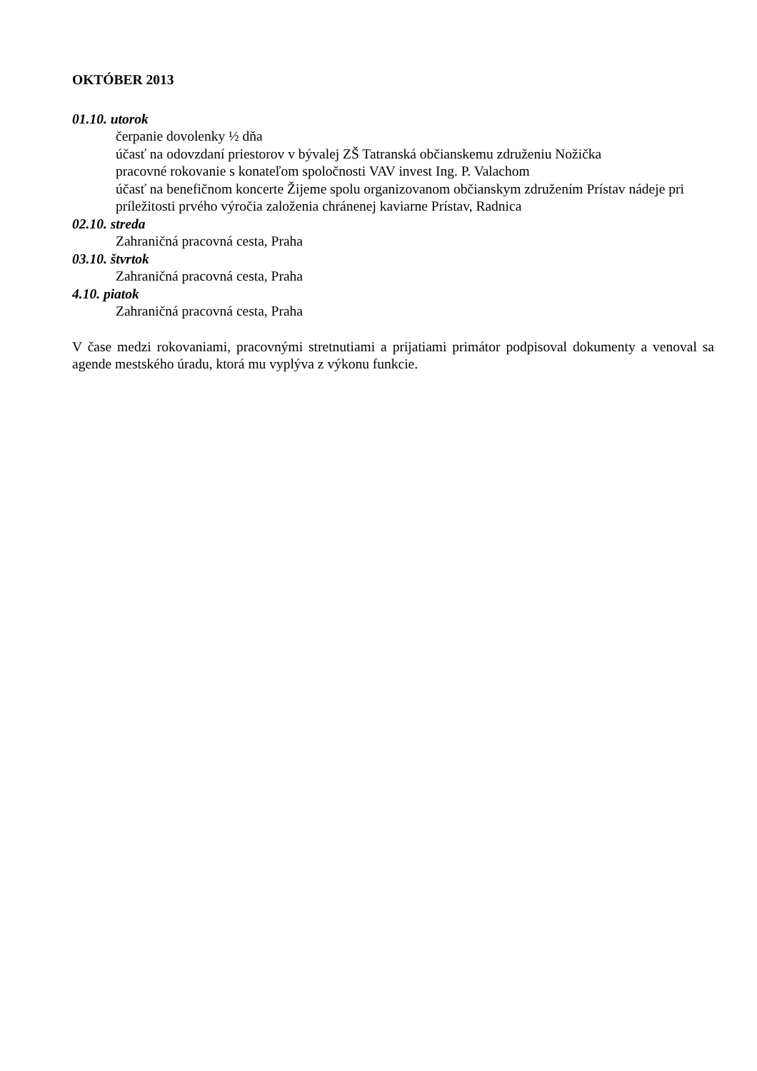OKTÓBER 2013
01.10. utorok
čerpanie dovolenky ½ dňa
účasť na odovzdaní priestorov v bývalej ZŠ Tatranská občianskemu združeniu Nožička
pracovné rokovanie s konateľom spoločnosti VAV invest Ing. P. Valachom
účasť na benefičnom koncerte Žijeme spolu organizovanom občianskym združením Prístav nádeje pri príležitosti prvého výročia založenia chránenej kaviarne Prístav, Radnica
02.10. streda
Zahraničná pracovná cesta, Praha
03.10. štvrtok
Zahraničná pracovná cesta, Praha
4.10. piatok
Zahraničná pracovná cesta, Praha
V čase medzi rokovaniami, pracovnými stretnutiami a prijatiami primátor podpisoval dokumenty a venoval sa agende mestského úradu, ktorá mu vyplýva z výkonu funkcie.